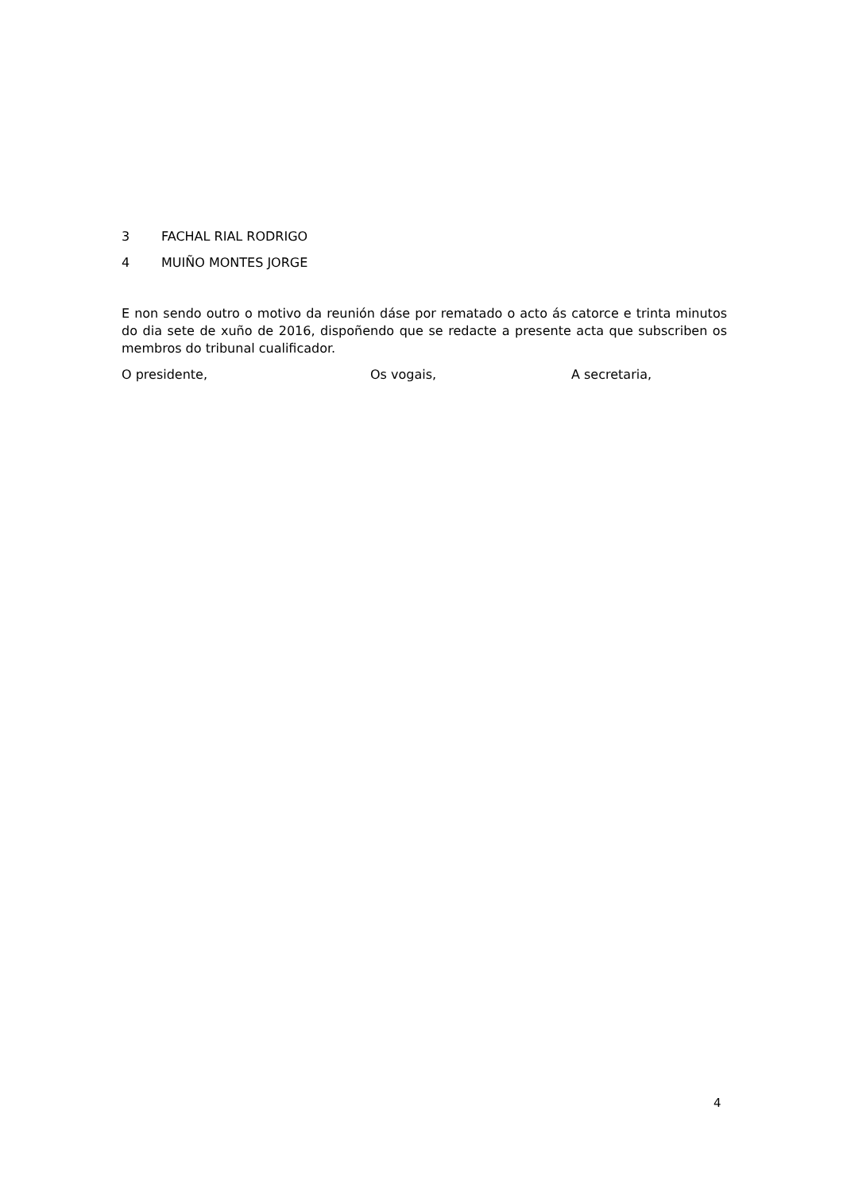3 FACHAL RIAL RODRIGO
4 MUIÑO MONTES JORGE
E non sendo outro o motivo da reunión dáse por rematado o acto ás catorce e trinta minutos do dia sete de xuño de 2016, dispoñendo que se redacte a presente acta que subscriben os membros do tribunal cualificador.
O presidente, Os vogais, A secretaria,
4